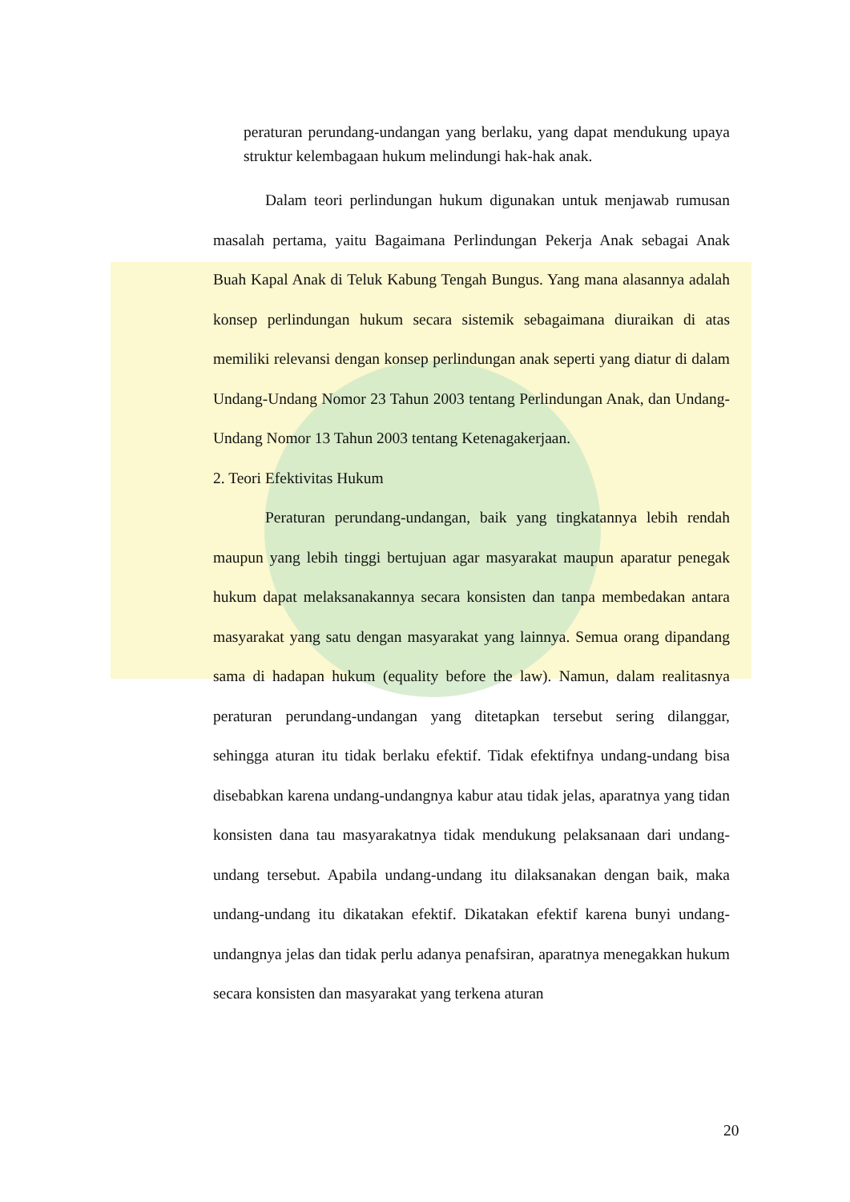peraturan perundang-undangan yang berlaku, yang dapat mendukung upaya struktur kelembagaan hukum melindungi hak-hak anak.
Dalam teori perlindungan hukum digunakan untuk menjawab rumusan masalah pertama, yaitu Bagaimana Perlindungan Pekerja Anak sebagai Anak Buah Kapal Anak di Teluk Kabung Tengah Bungus. Yang mana alasannya adalah konsep perlindungan hukum secara sistemik sebagaimana diuraikan di atas memiliki relevansi dengan konsep perlindungan anak seperti yang diatur di dalam Undang-Undang Nomor 23 Tahun 2003 tentang Perlindungan Anak, dan Undang-Undang Nomor 13 Tahun 2003 tentang Ketenagakerjaan.
2. Teori Efektivitas Hukum
Peraturan perundang-undangan, baik yang tingkatannya lebih rendah maupun yang lebih tinggi bertujuan agar masyarakat maupun aparatur penegak hukum dapat melaksanakannya secara konsisten dan tanpa membedakan antara masyarakat yang satu dengan masyarakat yang lainnya. Semua orang dipandang sama di hadapan hukum (equality before the law). Namun, dalam realitasnya peraturan perundang-undangan yang ditetapkan tersebut sering dilanggar, sehingga aturan itu tidak berlaku efektif. Tidak efektifnya undang-undang bisa disebabkan karena undang-undangnya kabur atau tidak jelas, aparatnya yang tidan konsisten dana tau masyarakatnya tidak mendukung pelaksanaan dari undang-undang tersebut. Apabila undang-undang itu dilaksanakan dengan baik, maka undang-undang itu dikatakan efektif. Dikatakan efektif karena bunyi undang-undangnya jelas dan tidak perlu adanya penafsiran, aparatnya menegakkan hukum secara konsisten dan masyarakat yang terkena aturan
20